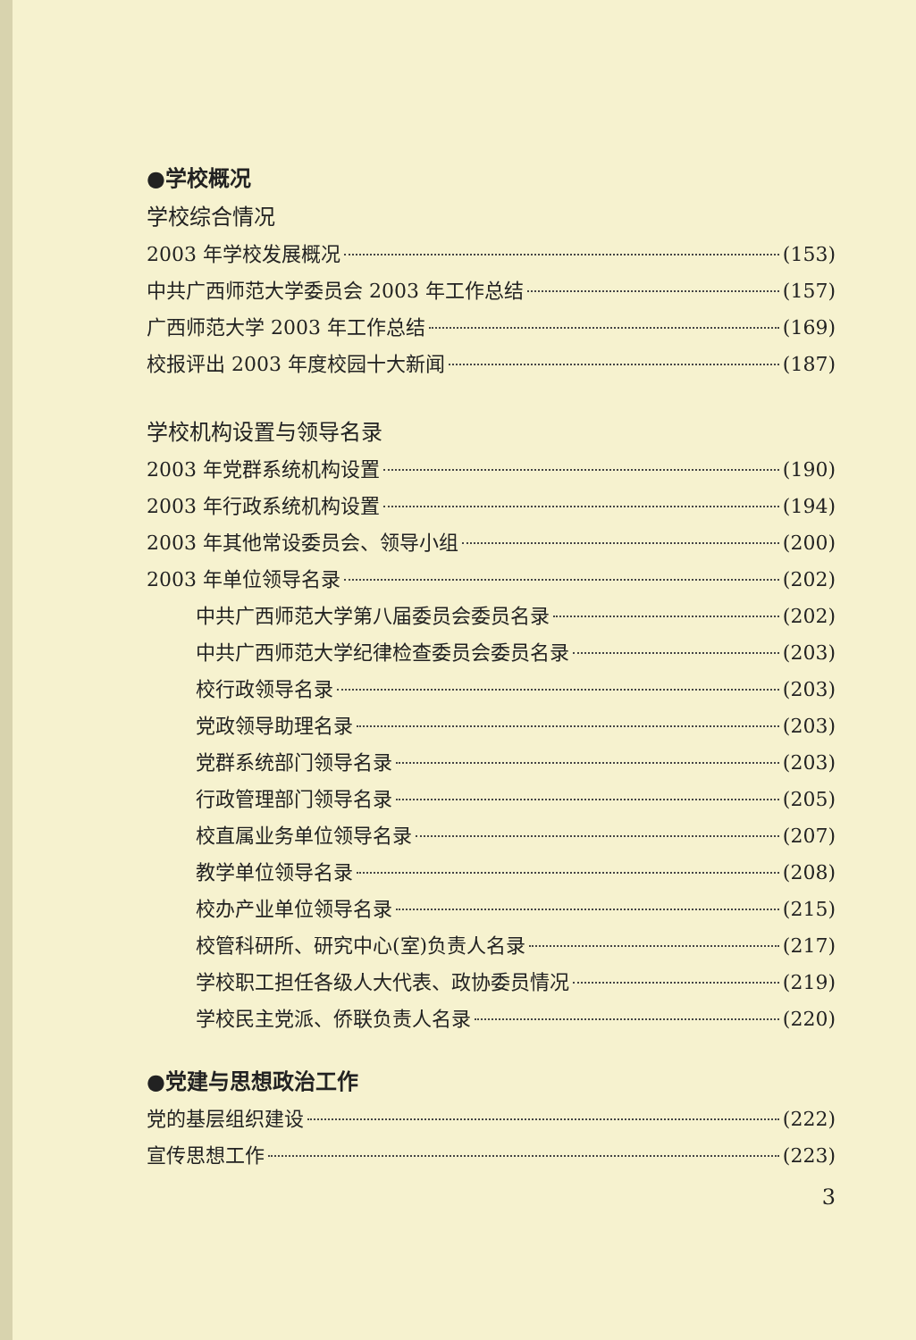●学校概况
学校综合情况
2003 年学校发展概况 (153)
中共广西师范大学委员会 2003 年工作总结 (157)
广西师范大学 2003 年工作总结 (169)
校报评出 2003 年度校园十大新闻 (187)
学校机构设置与领导名录
2003 年党群系统机构设置 (190)
2003 年行政系统机构设置 (194)
2003 年其他常设委员会、领导小组 (200)
2003 年单位领导名录 (202)
中共广西师范大学第八届委员会委员名录 (202)
中共广西师范大学纪律检查委员会委员名录 (203)
校行政领导名录 (203)
党政领导助理名录 (203)
党群系统部门领导名录 (203)
行政管理部门领导名录 (205)
校直属业务单位领导名录 (207)
教学单位领导名录 (208)
校办产业单位领导名录 (215)
校管科研所、研究中心(室)负责人名录 (217)
学校职工担任各级人大代表、政协委员情况 (219)
学校民主党派、侨联负责人名录 (220)
●党建与思想政治工作
党的基层组织建设 (222)
宣传思想工作 (223)
3